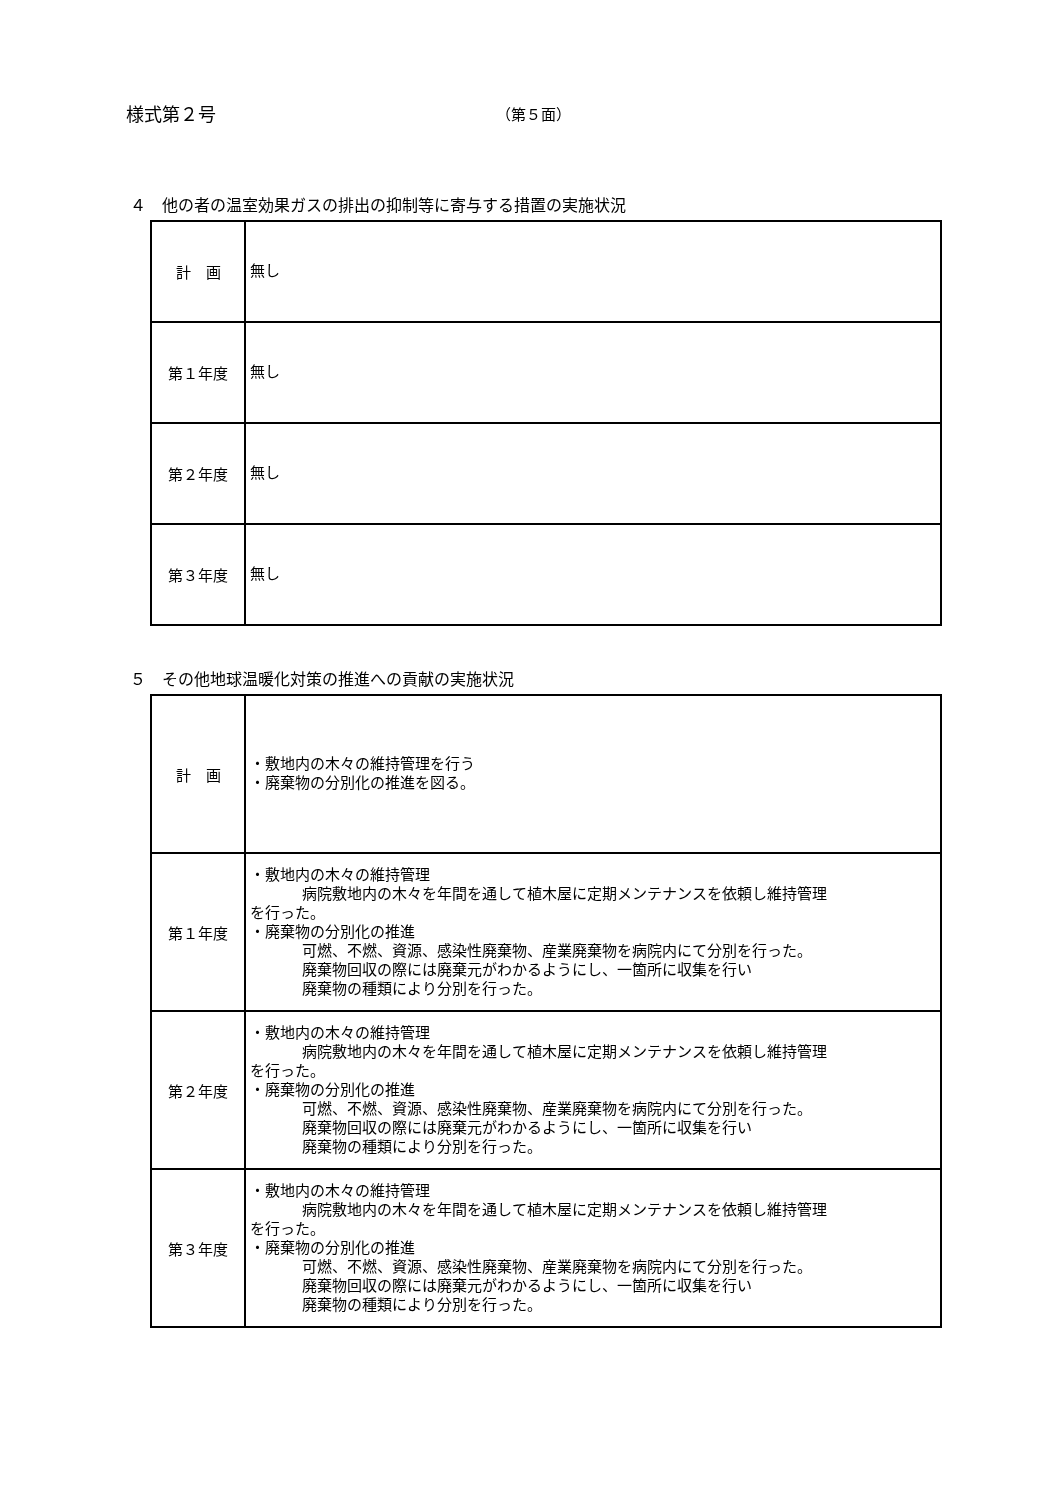様式第２号
（第５面）
４　他の者の温室効果ガスの排出の抑制等に寄与する措置の実施状況
| 計 画 | 無し |
| 第１年度 | 無し |
| 第２年度 | 無し |
| 第３年度 | 無し |
５　その他地球温暖化対策の推進への貢献の実施状況
| 計 画 | ・敷地内の木々の維持管理を行う ・廃棄物の分別化の推進を図る。 |
| 第１年度 | ・敷地内の木々の維持管理 病院敷地内の木々を年間を通して植木屋に定期メンテナンスを依頼し維持管理 を行った。 ・廃棄物の分別化の推進 可燃、不燃、資源、感染性廃棄物、産業廃棄物を病院内にて分別を行った。 廃棄物回収の際には廃棄元がわかるようにし、一箇所に収集を行い 廃棄物の種類により分別を行った。 |
| 第２年度 | ・敷地内の木々の維持管理 病院敷地内の木々を年間を通して植木屋に定期メンテナンスを依頼し維持管理 を行った。 ・廃棄物の分別化の推進 可燃、不燃、資源、感染性廃棄物、産業廃棄物を病院内にて分別を行った。 廃棄物回収の際には廃棄元がわかるようにし、一箇所に収集を行い 廃棄物の種類により分別を行った。 |
| 第３年度 | ・敷地内の木々の維持管理 病院敷地内の木々を年間を通して植木屋に定期メンテナンスを依頼し維持管理 を行った。 ・廃棄物の分別化の推進 可燃、不燃、資源、感染性廃棄物、産業廃棄物を病院内にて分別を行った。 廃棄物回収の際には廃棄元がわかるようにし、一箇所に収集を行い 廃棄物の種類により分別を行った。 |